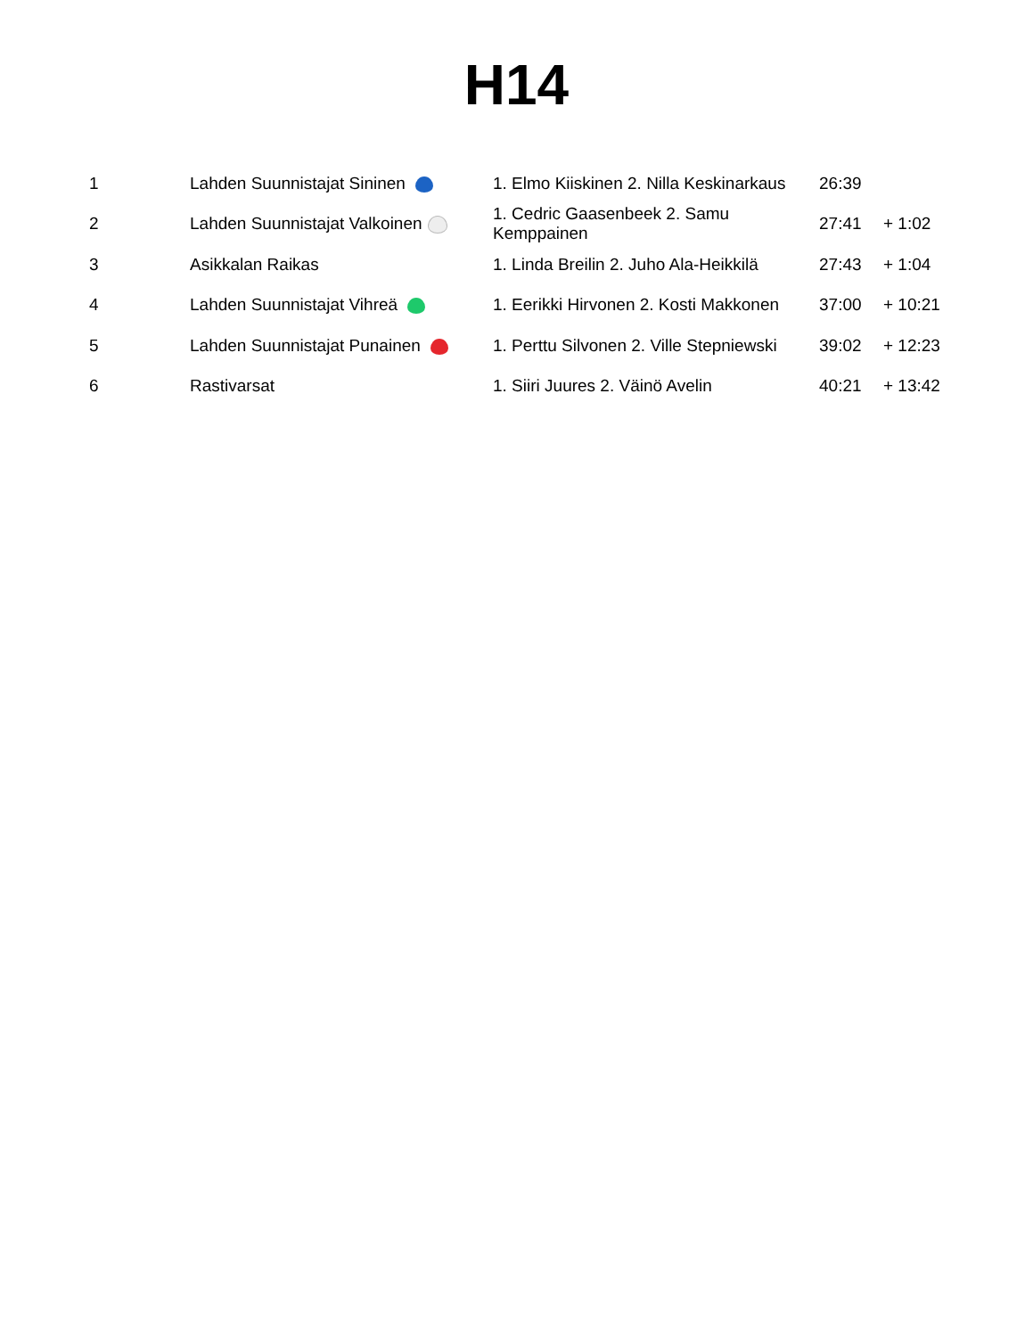H14
| 1 | Lahden Suunnistajat Sininen | 1. Elmo Kiiskinen 2. Nilla Keskinarkaus | 26:39 | |
| 2 | Lahden Suunnistajat Valkoinen | 1. Cedric Gaasenbeek 2. Samu Kemppainen | 27:41 | + 1:02 |
| 3 | Asikkalan Raikas | 1. Linda Breilin 2. Juho Ala-Heikkilä | 27:43 | + 1:04 |
| 4 | Lahden Suunnistajat Vihreä | 1. Eerikki Hirvonen 2. Kosti Makkonen | 37:00 | + 10:21 |
| 5 | Lahden Suunnistajat Punainen | 1. Perttu Silvonen 2. Ville Stepniewski | 39:02 | + 12:23 |
| 6 | Rastivarsat | 1. Siiri Juures 2. Väinö Avelin | 40:21 | + 13:42 |